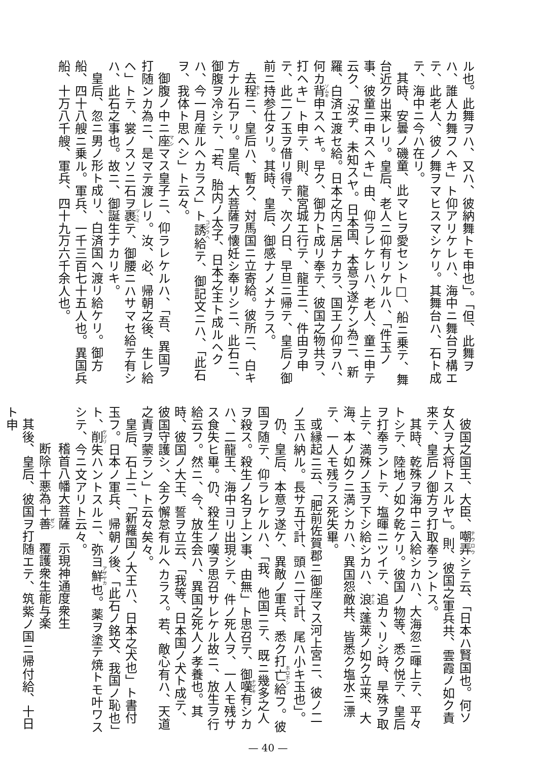ル也。此舞ヲハ、又ハ、彼納舞トモ申也」。「但、此舞ヲハ、誰人カ舞フヘキ」ト仰アリケレハ、海中ニ舞台ヲ構エテ、此老人、彼ノ舞ヲマヒスマシケリ。其舞台ハ、石ト成テ、海中ニ今ハ在リ。
其時、安曇ノ磯童、此マヒヲ愛セント□、船ニ乗テ、舞台近ク出来レリ。皇后、老人ニ仰有リケルハ、「件玉ノ事、彼童ニ申スヘキ」由、仰ラレケレハ、老人、童ニ申テ云ク、「汝ヂ、未知スヤ。日本国、本意ヲ遂ケン為ニ、新羅、白済エ渡セ給。日本之内ニ居ナカラ、国王ノ仰ヲハ、何カ背申スヘキ。早ク、御力ト成リ奉テ、彼国之物共ヲ、打ヘキ」ト申テ、則、龍宮城エ行テ、龍王ニ、件由ヲ申テ、此二ノ玉ヲ借リ得テ、次ノ日、早旦ニ帰テ、皇后ノ御前ニ持参仕タリ。其時、皇后、御感ナノメナラス。
去程ニ、皇后ハ、暫ク、対馬国ニ立寄給。彼所ニ、白キ方ナル石アリ。皇后、大菩薩ヲ懐妊シ奉リシニ、此石ニ、御腹ヲ冷シテ、「若、胎内ノ太子、日本之主ト成ルヘクハ、今一月産ルヘカラス」ト誘給テ、御記文ニハ、「此石ヲ、我体ト思ヘシ」ト云々。
御腹ノ中ニ座マス皇子ニ、仰ラレケルハ、「吾、異国ヲ打随ンカ為ニ、是マテ渡レリ。汝、必、帰朝之後、生レ給ヘ」トテ、裳ノスソニ石ヲ裹テ、御腰ニハサマセ給テ有シハ、此石之事也。故ニ、御誕生ナカリキ。
皇后、忽ニ男ノ形ト成リ、白済国ヘ渡リ給ケリ。御方船、四十八艘ニ乗ル。軍兵、一千三百七十五人也。異国兵船、十万八千艘、軍兵、四十九万六千余人也。
彼国之国王、大臣、嘲弄シテ云、「日本ハ賢国也。何ソ女人ヲ大将トスルヤ」。則、彼国之軍兵共、雲霞ノ如ク責来テ、皇后ノ御方ヲ打取奉ラントス。
其時、乾殊ヲ海中ニ入給シカハ、大海忽ニ暉上テ、平々トシテ、陸地ノ如ク乾ケリ。彼国ノ物等、悉ク悦テ、皇后ヲ打奉ラントテ、塩暉ニツイテ、追カヽリシ時、旱殊ヲ取上テ、満殊ノ玉ヲ下シ給シカハ、浪、蓬萊ノ如ク立来、大海、本ノ如クニ満シカハ、異国怨敵共、皆悉ク塩水ニ漂テ、一人モ残ラス死失畢。
或縁起ニ云、「肥前佐賀郡ニ御座マス河上宮ニ、彼ノ二ノ玉ハ納ル。長サ五寸計、頭ハ二寸計、尾ハ小キ玉也」。
仍、皇后、本意ヲ遂ケ、異敵ノ軍兵、悉ク打亡給フ。彼国ヲ随テ、仰ラレケルハ、「我、他国ニテ、既ニ幾多之人ヲ殺ス。殺生ノ名ヲ上ン事、由無」ト思召テ、御嘆有シカハ、二龍王、海中ヨリ出現シテ、件ノ死人ヲ、一人モ残サス食失ヒ畢。仍、殺生ノ嘆ヲ思召サレケル故ニ、放生ヲ行給云フ。然ニ、今、放生会ハ、異国之死人ノ孝養也。其時、彼国ノ大王、誓ヲ立云、「我等、日本国ノ犬ト成テ、彼国守護シ、全ク懈怠有ルヘカラス。若、敵心有ハ、天道之責ヲ蒙ラン」ト云々矣々。
皇后、石上ニ、「新羅国ノ大王ハ、日本之犬也」ト書付玉フ。日本ノ軍兵、帰朝ノ後、「此石ノ銘文、我国ノ恥也」ト、削失ハントスルニ、弥ヨ鮮也。薬ヲ塗テ焼トモ叶ワスシテ、今ニ文アリト云々。
稽首八幡大菩薩　示現神通度衆生
断除十悪為十善　覆護衆生能与楽
其後、皇后、彼国ヲ打随エテ、筑紫ノ国ニ帰付給、十日ト申
— 40 —